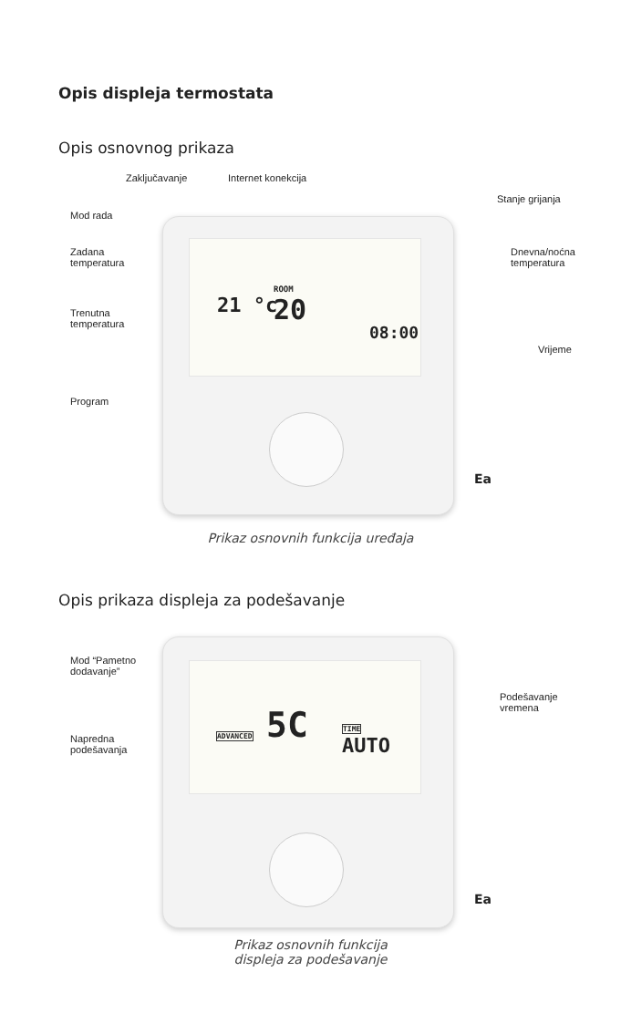Opis displeja termostata
Opis osnovnog prikaza
Zaključavanje Internet konekcija
Stanje grijanja
Mod rada
Zadana
temperatura
Dnevna/noćna
temperatura
Trenutna
temperatura
21 °c
ROOM
20
08:00
Vrijeme
Program
Ea
Prikaz osnovnih funkcija uređaja
Opis prikaza displeja za podešavanje
Mod “Pametno
dodavanje”
Podešavanje
vremena
Napredna
podešavanja
ADVANCED 5C TIME
AUTO
Ea
Prikaz osnovnih funkcija
displeja za podešavanje